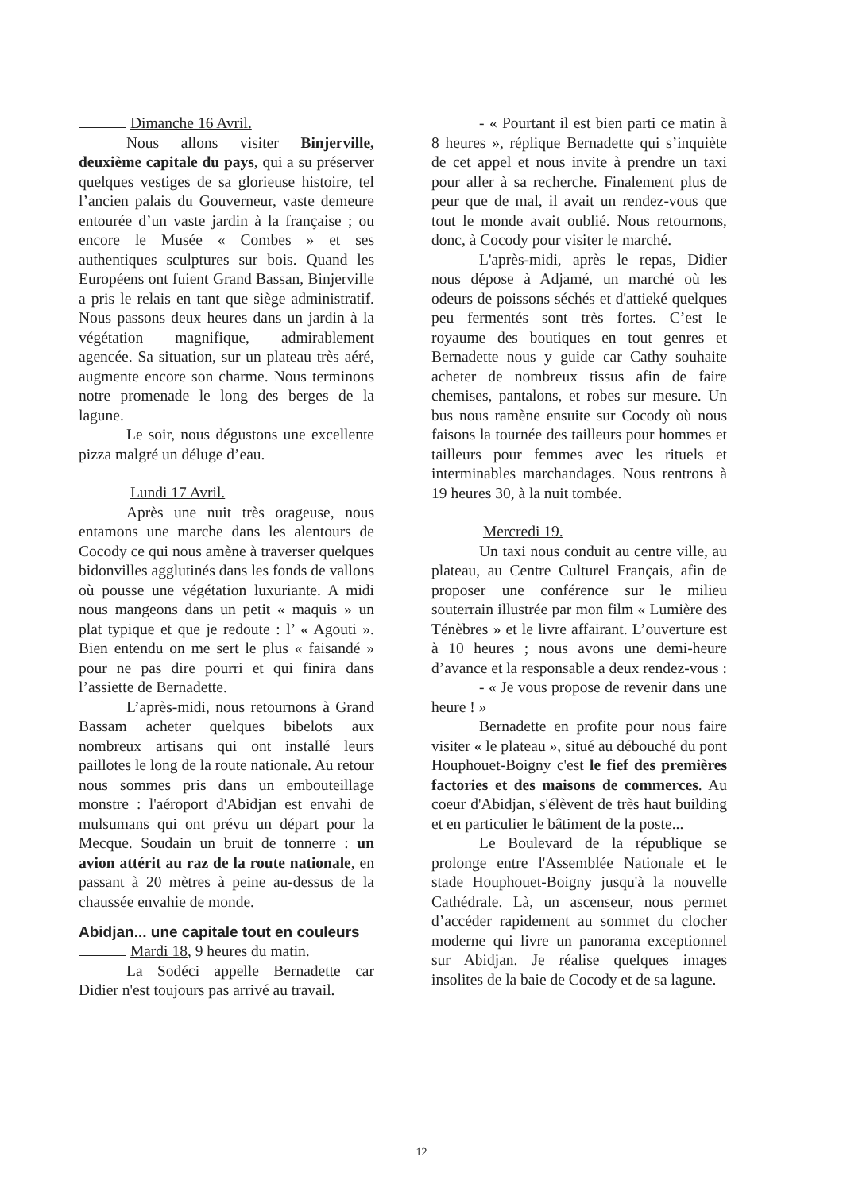Dimanche 16 Avril.
Nous allons visiter Binjerville, deuxième capitale du pays, qui a su préserver quelques vestiges de sa glorieuse histoire, tel l’ancien palais du Gouverneur, vaste demeure entourée d’un vaste jardin à la française ; ou encore le Musée « Combes » et ses authentiques sculptures sur bois. Quand les Européens ont fuient Grand Bassan, Binjerville a pris le relais en tant que siège administratif. Nous passons deux heures dans un jardin à la végétation magnifique, admirablement agencée. Sa situation, sur un plateau très aéré, augmente encore son charme. Nous terminons notre promenade le long des berges de la lagune.
Le soir, nous dégustons une excellente pizza malgré un déluge d’eau.
Lundi 17 Avril.
Après une nuit très orageuse, nous entamons une marche dans les alentours de Cocody ce qui nous amène à traverser quelques bidonvilles agglutinés dans les fonds de vallons où pousse une végétation luxuriante. A midi nous mangeons dans un petit « maquis » un plat typique et que je redoute : l’ « Agouti ». Bien entendu on me sert le plus « faisandé » pour ne pas dire pourri et qui finira dans l’assiette de Bernadette.
L’après-midi, nous retournons à Grand Bassam acheter quelques bibelots aux nombreux artisans qui ont installé leurs paillotes le long de la route nationale. Au retour nous sommes pris dans un embouteillage monstre : l'aéroport d'Abidjan est envahi de mulsumans qui ont prévu un départ pour la Mecque. Soudain un bruit de tonnerre : un avion attérit au raz de la route nationale, en passant à 20 mètres à peine au-dessus de la chaussée envahie de monde.
Abidjan... une capitale tout en couleurs
Mardi 18, 9 heures du matin.
La Sodéci appelle Bernadette car Didier n'est toujours pas arrivé au travail.
- « Pourtant il est bien parti ce matin à 8 heures », réplique Bernadette qui s’inquiète de cet appel et nous invite à prendre un taxi pour aller à sa recherche. Finalement plus de peur que de mal, il avait un rendez-vous que tout le monde avait oublié. Nous retournons, donc, à Cocody pour visiter le marché.
L'après-midi, après le repas, Didier nous dépose à Adjamé, un marché où les odeurs de poissons séchés et d'attieké quelques peu fermentés sont très fortes. C’est le royaume des boutiques en tout genres et Bernadette nous y guide car Cathy souhaite acheter de nombreux tissus afin de faire chemises, pantalons, et robes sur mesure. Un bus nous ramène ensuite sur Cocody où nous faisons la tournée des tailleurs pour hommes et tailleurs pour femmes avec les rituels et interminables marchandages. Nous rentrons à 19 heures 30, à la nuit tombée.
Mercredi 19.
Un taxi nous conduit au centre ville, au plateau, au Centre Culturel Français, afin de proposer une conférence sur le milieu souterrain illustrée par mon film « Lumière des Ténèbres » et le livre affairant. L’ouverture est à 10 heures ; nous avons une demi-heure d’avance et la responsable a deux rendez-vous :
- « Je vous propose de revenir dans une heure ! »
Bernadette en profite pour nous faire visiter « le plateau », situé au débouché du pont Houphouet-Boigny c'est le fief des premières factories et des maisons de commerces. Au coeur d'Abidjan, s'élèvent de très haut building et en particulier le bâtiment de la poste...
Le Boulevard de la république se prolonge entre l'Assemblée Nationale et le stade Houphouet-Boigny jusqu'à la nouvelle Cathédrale. Là, un ascenseur, nous permet d’accéder rapidement au sommet du clocher moderne qui livre un panorama exceptionnel sur Abidjan. Je réalise quelques images insolites de la baie de Cocody et de sa lagune.
12